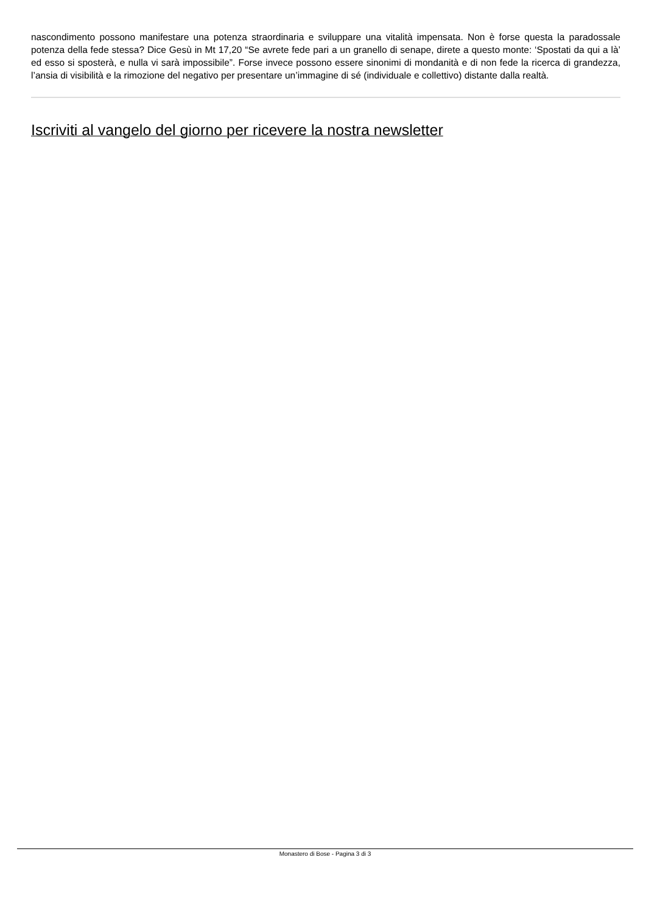nascondimento possono manifestare una potenza straordinaria e sviluppare una vitalità impensata. Non è forse questa la paradossale potenza della fede stessa? Dice Gesù in Mt 17,20 “Se avrete fede pari a un granello di senape, direte a questo monte: ‘Spostati da qui a là’ ed esso si sposterà, e nulla vi sarà impossibile”. Forse invece possono essere sinonimi di mondanità e di non fede la ricerca di grandezza, l’ansia di visibilità e la rimozione del negativo per presentare un’immagine di sé (individuale e collettivo) distante dalla realtà.
Iscriviti al vangelo del giorno per ricevere la nostra newsletter
Monastero di Bose - Pagina 3 di 3